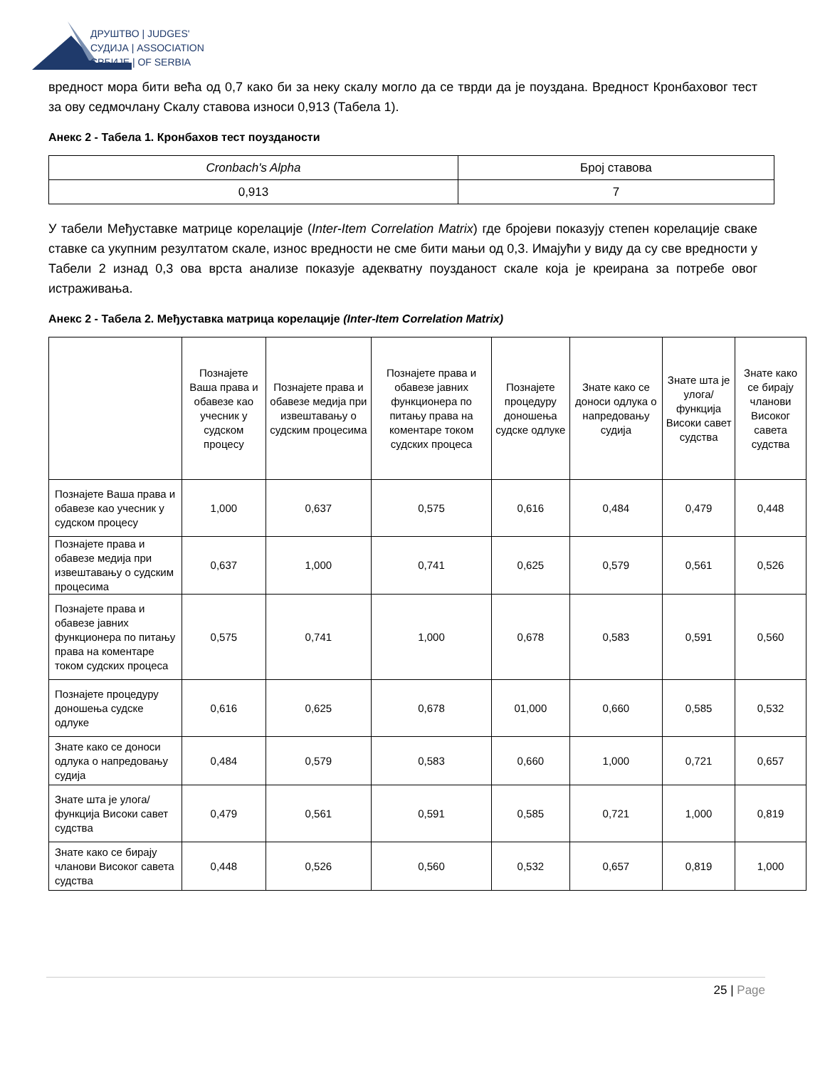ДРУШТВО | JUDGES'
СУДИЈА | ASSOCIATION
СРБИЈЕ | OF SERBIA
вредност мора бити већа од 0,7 како би за неку скалу могло да се тврди да је поуздана. Вредност Кронбаховог тест за ову седмочлану Скалу ставова износи 0,913 (Табела 1).
Анекс 2 - Табела 1. Кронбахов тест поузданости
| Cronbach's Alpha | Број ставова |
| --- | --- |
| 0,913 | 7 |
У табели Међуставке матрице корелације (Inter-Item Correlation Matrix) где бројеви показују степен корелације сваке ставке са укупним резултатом скале, износ вредности не сме бити мањи од 0,3. Имајући у виду да су све вредности у Табели 2 изнад 0,3 ова врста анализе показује адекватну поузданост скале која је креирана за потребе овог истраживања.
Анекс 2 - Табела 2. Међуставка матрица корелације (Inter-Item Correlation Matrix)
| | Познајете Ваша права и обавезе као учесник у судском процесу | Познајете права и обавезе медија при извештавању о судским процесима | Познајете права и обавезе јавних функционера по питању права на коментаре током судских процеса | Познајете процедуру доношења судске одлуке | Знате како се доноси одлука о напредовању судија | Знате шта је улога/функција Високи савет судства | Знате како се бирају чланови Високог савета судства |
| --- | --- | --- | --- | --- | --- | --- | --- |
| Познајете Ваша права и обавезе као учесник у судском процесу | 1,000 | 0,637 | 0,575 | 0,616 | 0,484 | 0,479 | 0,448 |
| Познајете права и обавезе медија при извештавању о судским процесима | 0,637 | 1,000 | 0,741 | 0,625 | 0,579 | 0,561 | 0,526 |
| Познајете права и обавезе јавних функционера по питању права на коментаре током судских процеса | 0,575 | 0,741 | 1,000 | 0,678 | 0,583 | 0,591 | 0,560 |
| Познајете процедуру доношења судске одлуке | 0,616 | 0,625 | 0,678 | 01,000 | 0,660 | 0,585 | 0,532 |
| Знате како се доноси одлука о напредовању судија | 0,484 | 0,579 | 0,583 | 0,660 | 1,000 | 0,721 | 0,657 |
| Знате шта је улога/функција Високи савет судства | 0,479 | 0,561 | 0,591 | 0,585 | 0,721 | 1,000 | 0,819 |
| Знате како се бирају чланови Високог савета судства | 0,448 | 0,526 | 0,560 | 0,532 | 0,657 | 0,819 | 1,000 |
25 | Page